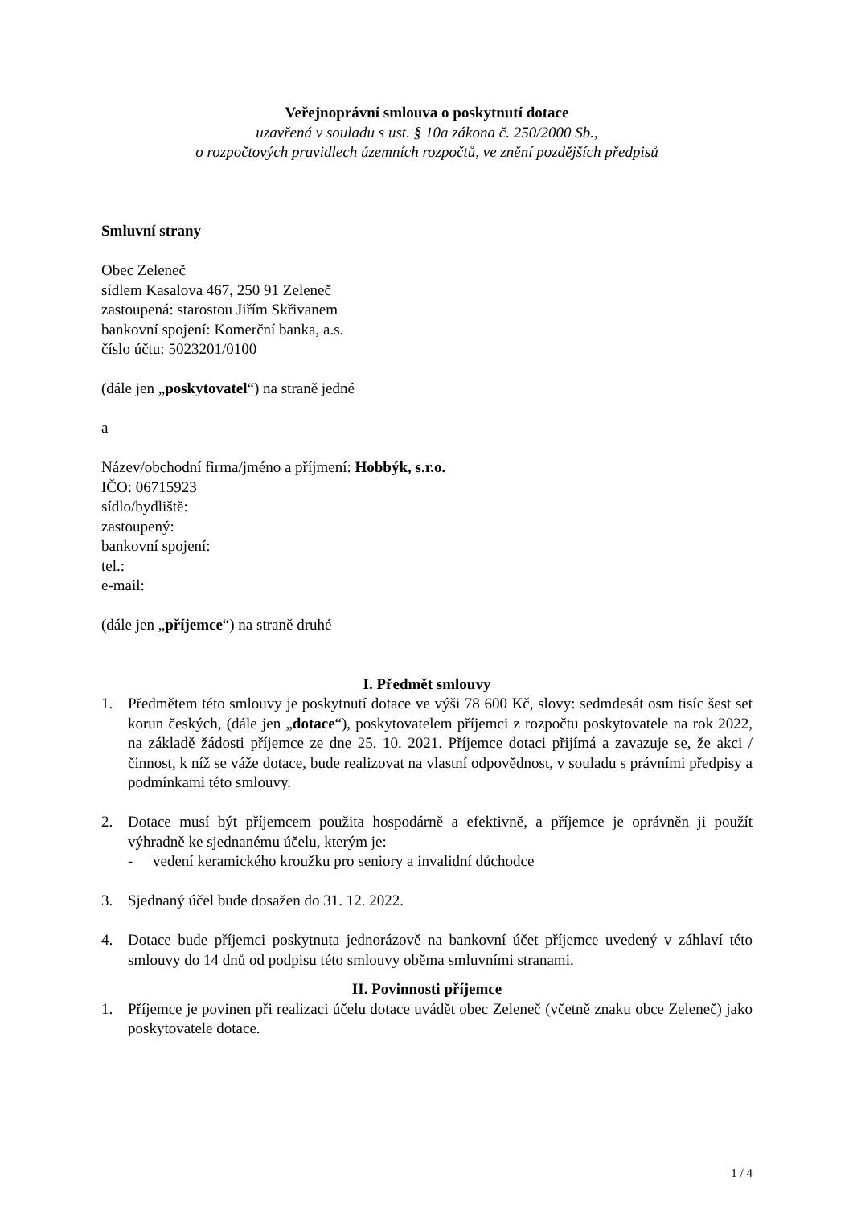Veřejnoprávní smlouva o poskytnutí dotace
uzavřená v souladu s ust. § 10a zákona č. 250/2000 Sb.,
o rozpočtových pravidlech územních rozpočtů, ve znění pozdějších předpisů
Smluvní strany
Obec Zeleneč
sídlem Kasalova 467, 250 91 Zeleneč
zastoupená: starostou Jiřím Skřivanem
bankovní spojení: Komerční banka, a.s.
číslo účtu: 5023201/0100
(dále jen „poskytovatel“) na straně jedné
a
Název/obchodní firma/jméno a příjmení: Hobbýk, s.r.o.
IČO: 06715923
sídlo/bydliště:
zastoupený:
bankovní spojení:
tel.:
e-mail:
(dále jen „příjemce“) na straně druhé
I. Předmět smlouvy
1. Předmětem této smlouvy je poskytnutí dotace ve výši 78 600 Kč, slovy: sedmdesát osm tisíc šest set korun českých, (dále jen „dotace“), poskytovatelem příjemci z rozpočtu poskytovatele na rok 2022, na základě žádosti příjemce ze dne 25. 10. 2021. Příjemce dotaci přijímá a zavazuje se, že akci / činnost, k níž se váže dotace, bude realizovat na vlastní odpovědnost, v souladu s právními předpisy a podmínkami této smlouvy.
2. Dotace musí být příjemcem použita hospodárně a efektivně, a příjemce je oprávněn ji použít výhradně ke sjednanému účelu, kterým je:
- vedení keramického kroužku pro seniory a invalidní důchodce
3. Sjednaný účel bude dosažen do 31. 12. 2022.
4. Dotace bude příjemci poskytnuta jednorázově na bankovní účet příjemce uvedený v záhlaví této smlouvy do 14 dnů od podpisu této smlouvy oběma smluvními stranami.
II. Povinnosti příjemce
1. Příjemce je povinen při realizaci účelu dotace uvádět obec Zeleneč (včetně znaku obce Zeleneč) jako poskytovatele dotace.
1 / 4